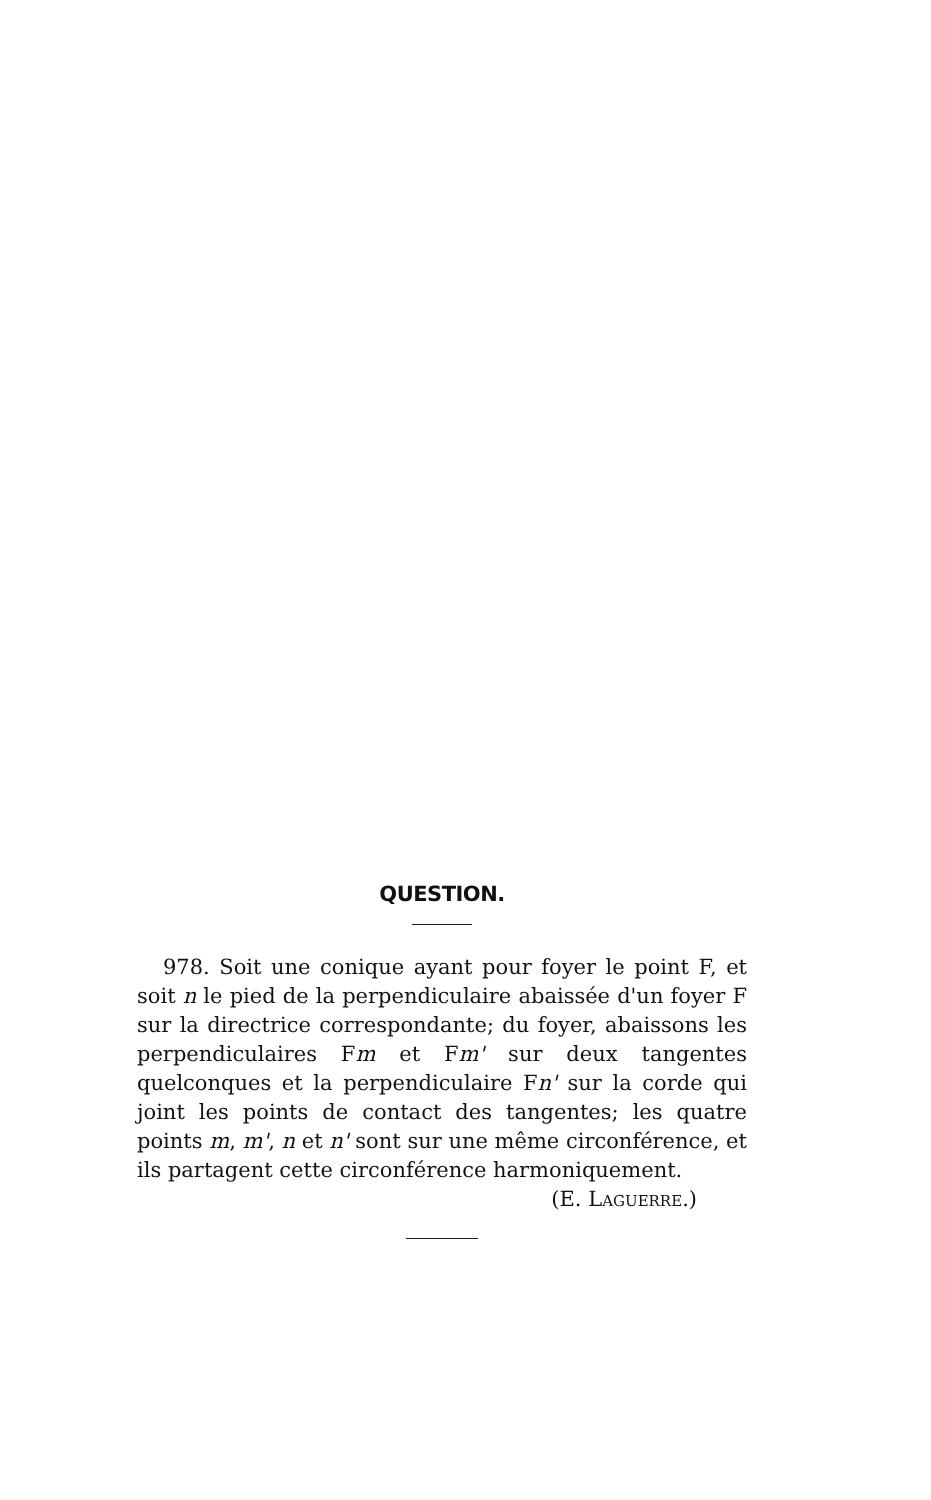QUESTION.
978. Soit une conique ayant pour foyer le point F, et soit n le pied de la perpendiculaire abaissée d'un foyer F sur la directrice correspondante; du foyer, abaissons les perpendiculaires Fm et Fm' sur deux tangentes quelconques et la perpendiculaire Fn' sur la corde qui joint les points de contact des tangentes; les quatre points m, m', n et n' sont sur une même circonférence, et ils partagent cette circonférence harmoniquement.
(E. LAGUERRE.)